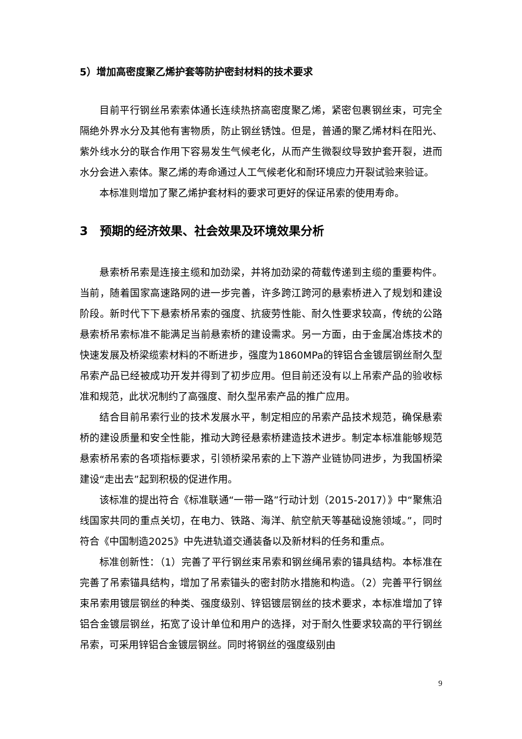5）增加高密度聚乙烯护套等防护密封材料的技术要求
目前平行钢丝吊索索体通长连续热挤高密度聚乙烯，紧密包裹钢丝束，可完全隔绝外界水分及其他有害物质，防止钢丝锈蚀。但是，普通的聚乙烯材料在阳光、紫外线水分的联合作用下容易发生气候老化，从而产生微裂纹导致护套开裂，进而水分会进入索体。聚乙烯的寿命通过人工气候老化和耐环境应力开裂试验来验证。
本标准则增加了聚乙烯护套材料的要求可更好的保证吊索的使用寿命。
3　预期的经济效果、社会效果及环境效果分析
悬索桥吊索是连接主缆和加劲梁，并将加劲梁的荷载传递到主缆的重要构件。当前，随着国家高速路网的进一步完善，许多跨江跨河的悬索桥进入了规划和建设阶段。新时代下下悬索桥吊索的强度、抗疲劳性能、耐久性要求较高，传统的公路悬索桥吊索标准不能满足当前悬索桥的建设需求。另一方面，由于金属冶炼技术的快速发展及桥梁缆索材料的不断进步，强度为1860MPa的锌铝合金镀层钢丝耐久型吊索产品已经被成功开发并得到了初步应用。但目前还没有以上吊索产品的验收标准和规范，此状况制约了高强度、耐久型吊索产品的推广应用。
结合目前吊索行业的技术发展水平，制定相应的吊索产品技术规范，确保悬索桥的建设质量和安全性能，推动大跨径悬索桥建造技术进步。制定本标准能够规范悬索桥吊索的各项指标要求，引领桥梁吊索的上下游产业链协同进步，为我国桥梁建设“走出去”起到积极的促进作用。
该标准的提出符合《标准联通“一带一路”行动计划（2015-2017）》中“聚焦沿线国家共同的重点关切，在电力、铁路、海洋、航空航天等基础设施领域。”，同时符合《中国制造2025》中先进轨道交通装备以及新材料的任务和重点。
标准创新性：（1）完善了平行钢丝束吊索和钢丝绳吊索的锚具结构。本标准在完善了吊索锚具结构，增加了吊索锚头的密封防水措施和构造。（2）完善平行钢丝束吊索用镀层钢丝的种类、强度级别、锌铝镀层钢丝的技术要求，本标准增加了锌铝合金镀层钢丝，拓宽了设计单位和用户的选择，对于耐久性要求较高的平行钢丝吊索，可采用锌铝合金镀层钢丝。同时将钢丝的强度级别由
9